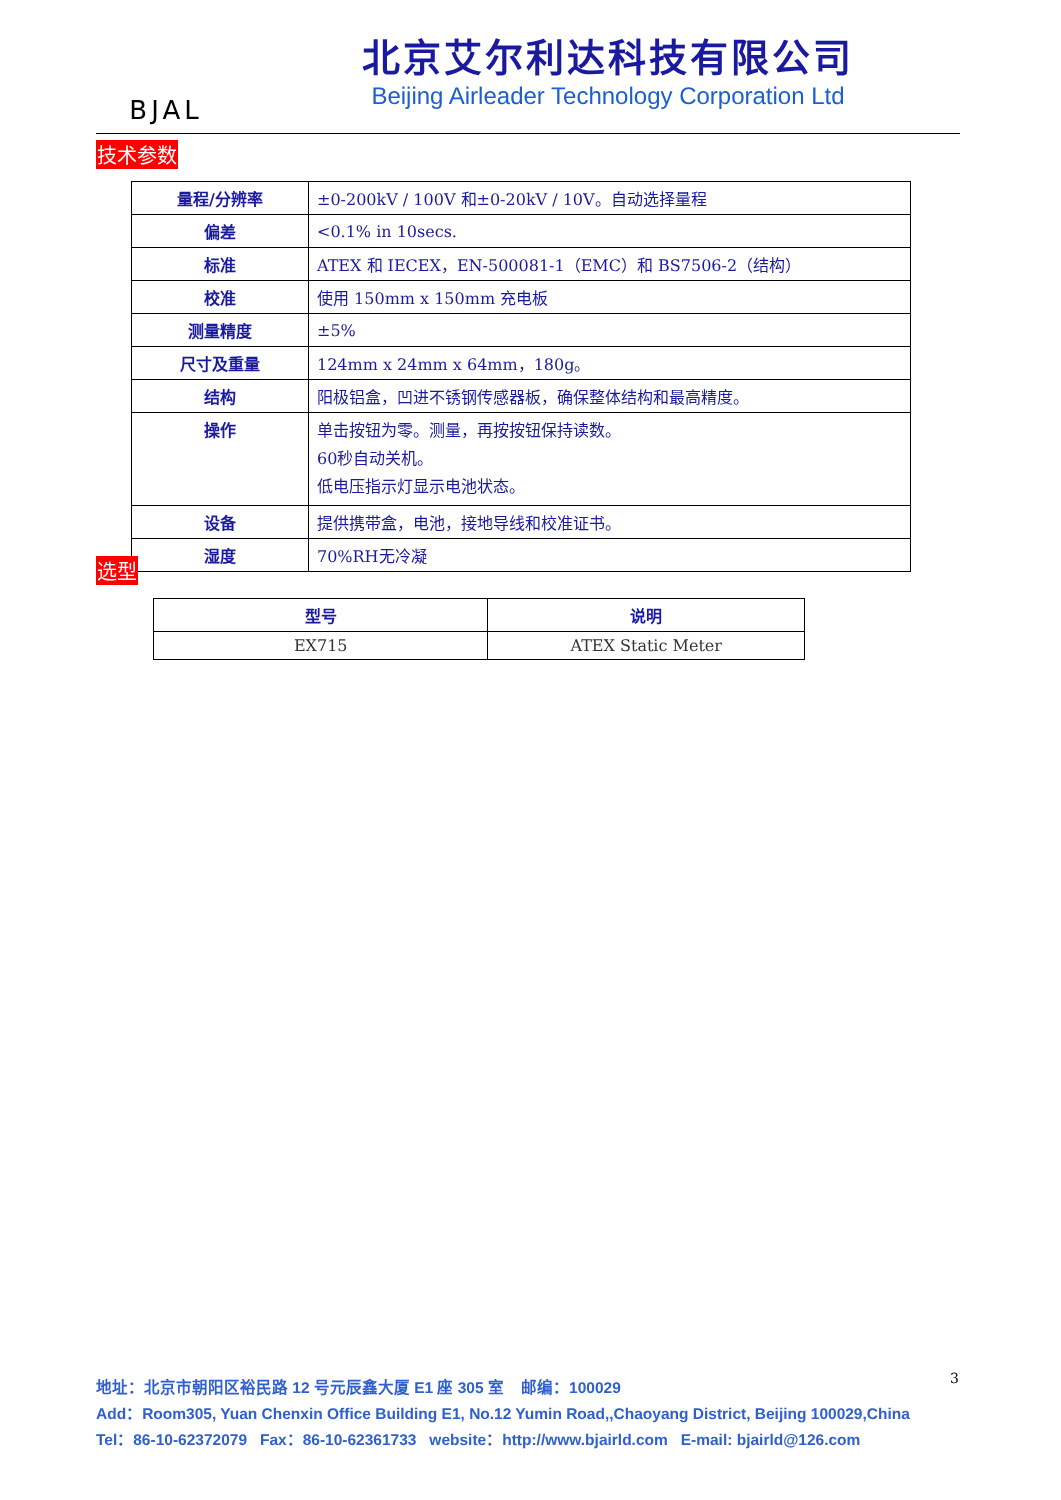BJAL
北京艾尔利达科技有限公司
Beijing Airleader Technology Corporation Ltd
技术参数
| 量程/分辨率 | ±0-200kV / 100V 和±0-20kV / 10V。自动选择量程 |
| 偏差 | <0.1% in 10secs. |
| 标准 | ATEX 和 IECEX，EN-500081-1（EMC）和 BS7506-2（结构） |
| 校准 | 使用 150mm x 150mm 充电板 |
| 测量精度 | ±5% |
| 尺寸及重量 | 124mm x 24mm x 64mm，180g。 |
| 结构 | 阳极铝盒，凹进不锈钢传感器板，确保整体结构和最高精度。 |
| 操作 | 单击按钮为零。测量，再按按钮保持读数。 60秒自动关机。 低电压指示灯显示电池状态。 |
| 设备 | 提供携带盒，电池，接地导线和校准证书。 |
| 湿度 | 70%RH无冷凝 |
选型
| 型号 | 说明 |
| --- | --- |
| EX715 | ATEX Static Meter |
3
地址：北京市朝阳区裕民路 12 号元辰鑫大厦 E1 座 305 室 邮编：100029
Add：Room305, Yuan Chenxin Office Building E1, No.12 Yumin Road,,Chaoyang District, Beijing 100029,China
Tel：86-10-62372079 Fax：86-10-62361733 website：http://www.bjairld.com E-mail: bjairld@126.com